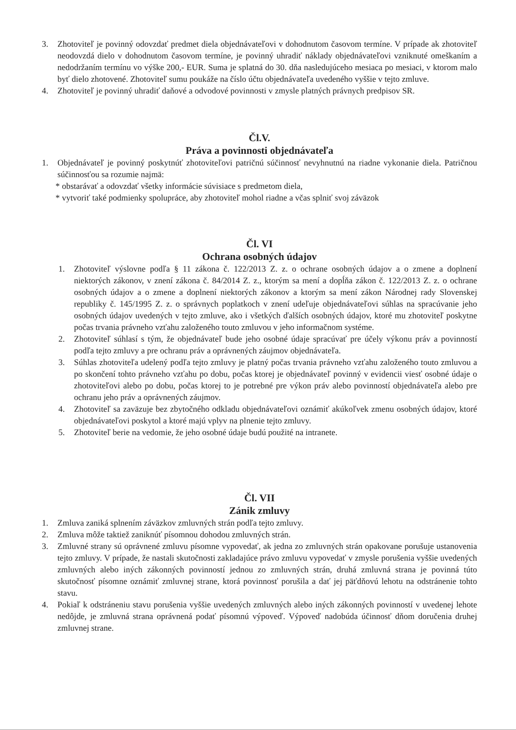3. Zhotoviteľ je povinný odovzdať predmet diela objednávateľovi v dohodnutom časovom termíne. V prípade ak zhotoviteľ neodovzdá dielo v dohodnutom časovom termíne, je povinný uhradiť náklady objednávateľovi vzniknuté omeškaním a nedodržaním termínu vo výške 200,- EUR. Suma je splatná do 30. dňa nasledujúceho mesiaca po mesiaci, v ktorom malo byť dielo zhotovené. Zhotoviteľ sumu poukáže na číslo účtu objednávateľa uvedeného vyššie v tejto zmluve.
4. Zhotoviteľ je povinný uhradiť daňové a odvodové povinnosti v zmysle platných právnych predpisov SR.
Čl.V.
Práva a povinnosti objednávateľa
1. Objednávateľ je povinný poskytnúť zhotoviteľovi patričnú súčinnosť nevyhnutnú na riadne vykonanie diela. Patričnou súčinnosťou sa rozumie najmä:
* obstarávať a odovzdať všetky informácie súvisiace s predmetom diela,
* vytvoriť také podmienky spolupráce, aby zhotoviteľ mohol riadne a včas splniť svoj záväzok
Čl. VI
Ochrana osobných údajov
1. Zhotoviteľ výslovne podľa § 11 zákona č. 122/2013 Z. z. o ochrane osobných údajov a o zmene a doplnení niektorých zákonov, v znení zákona č. 84/2014 Z. z., ktorým sa mení a dopĺňa zákon č. 122/2013 Z. z. o ochrane osobných údajov a o zmene a doplnení niektorých zákonov a ktorým sa mení zákon Národnej rady Slovenskej republiky č. 145/1995 Z. z. o správnych poplatkoch v znení udeľuje objednávateľovi súhlas na spracúvanie jeho osobných údajov uvedených v tejto zmluve, ako i všetkých ďalších osobných údajov, ktoré mu zhotoviteľ poskytne počas trvania právneho vzťahu založeného touto zmluvou v jeho informačnom systéme.
2. Zhotoviteľ súhlasí s tým, že objednávateľ bude jeho osobné údaje spracúvať pre účely výkonu práv a povinností podľa tejto zmluvy a pre ochranu práv a oprávnených záujmov objednávateľa.
3. Súhlas zhotoviteľa udelený podľa tejto zmluvy je platný počas trvania právneho vzťahu založeného touto zmluvou a po skončení tohto právneho vzťahu po dobu, počas ktorej je objednávateľ povinný v evidencii viesť osobné údaje o zhotoviteľovi alebo po dobu, počas ktorej to je potrebné pre výkon práv alebo povinností objednávateľa alebo pre ochranu jeho práv a oprávnených záujmov.
4. Zhotoviteľ sa zaväzuje bez zbytočného odkladu objednávateľovi oznámiť akúkoľvek zmenu osobných údajov, ktoré objednávateľovi poskytol a ktoré majú vplyv na plnenie tejto zmluvy.
5. Zhotoviteľ berie na vedomie, že jeho osobné údaje budú použité na intranete.
Čl. VII
Zánik zmluvy
1. Zmluva zaniká splnením záväzkov zmluvných strán podľa tejto zmluvy.
2. Zmluva môže taktiež zaniknúť písomnou dohodou zmluvných strán.
3. Zmluvné strany sú oprávnené zmluvu písomne vypovedať, ak jedna zo zmluvných strán opakovane porušuje ustanovenia tejto zmluvy. V prípade, že nastali skutočnosti zakladajúce právo zmluvu vypovedať v zmysle porušenia vyššie uvedených zmluvných alebo iných zákonných povinností jednou zo zmluvných strán, druhá zmluvná strana je povinná túto skutočnosť písomne oznámiť zmluvnej strane, ktorá povinnosť porušila a dať jej päťdňovú lehotu na odstránenie tohto stavu.
4. Pokiaľ k odstráneniu stavu porušenia vyššie uvedených zmluvných alebo iných zákonných povinností v uvedenej lehote nedôjde, je zmluvná strana oprávnená podať písomnú výpoveď. Výpoveď nadobúda účinnosť dňom doručenia druhej zmluvnej strane.